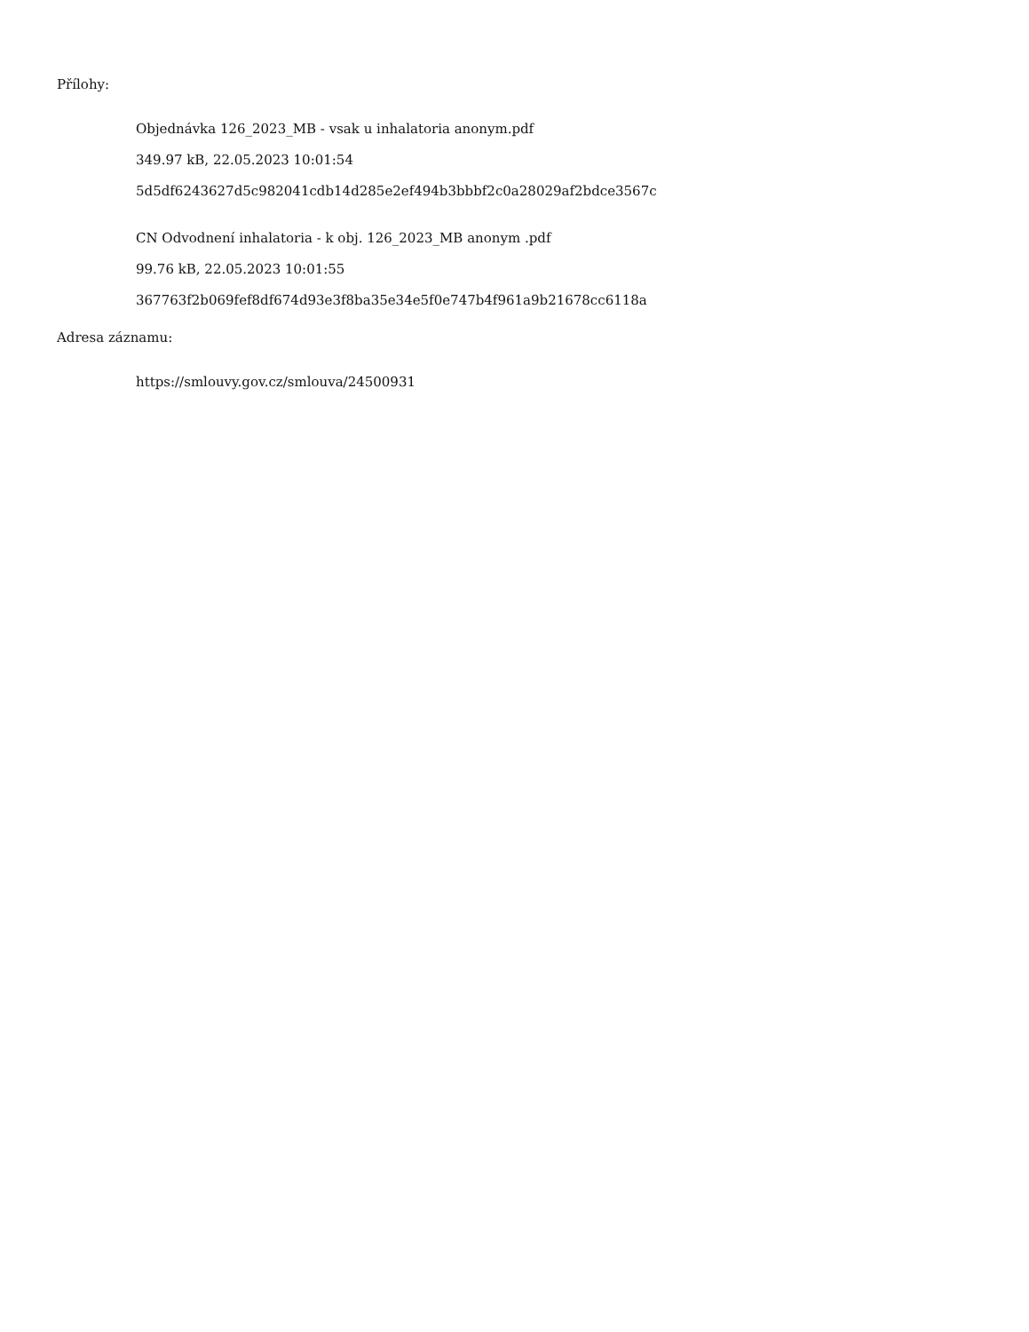Přílohy:
Objednávka 126_2023_MB - vsak u inhalatoria anonym.pdf
349.97 kB, 22.05.2023 10:01:54
5d5df6243627d5c982041cdb14d285e2ef494b3bbbf2c0a28029af2bdce3567c
CN Odvodnení inhalatoria - k obj. 126_2023_MB anonym .pdf
99.76 kB, 22.05.2023 10:01:55
367763f2b069fef8df674d93e3f8ba35e34e5f0e747b4f961a9b21678cc6118a
Adresa záznamu:
https://smlouvy.gov.cz/smlouva/24500931